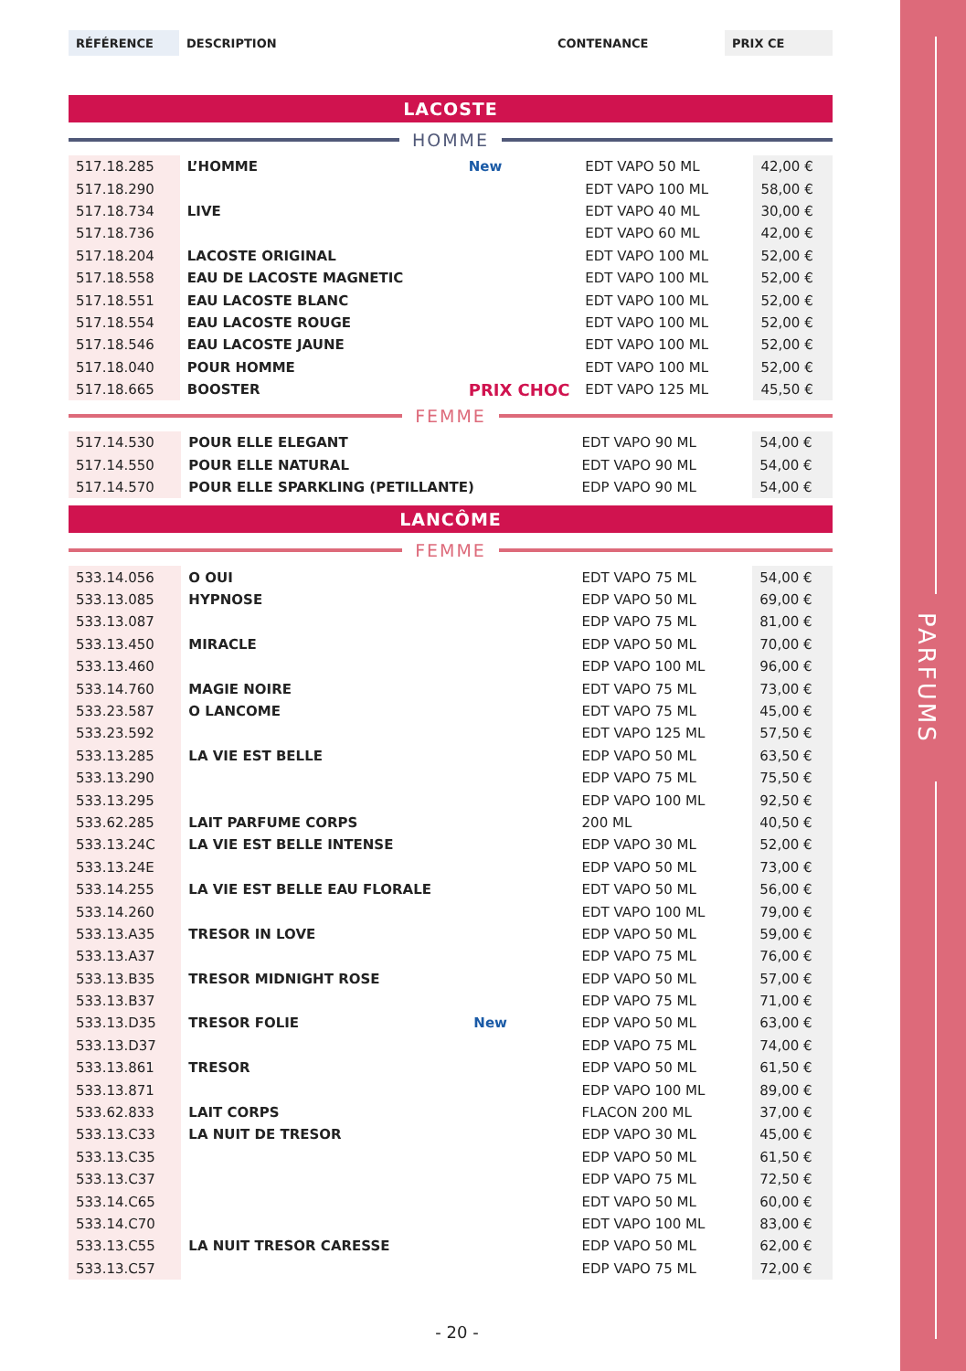PARFUMS
| RÉFÉRENCE | DESCRIPTION | CONTENANCE | PRIX CE |
LACOSTE
HOMME
| 517.18.285 | L’HOMME | New | EDT VAPO 50 ML | 42,00 € |
| 517.18.290 | | | EDT VAPO 100 ML | 58,00 € |
| 517.18.734 | LIVE | | EDT VAPO 40 ML | 30,00 € |
| 517.18.736 | | | EDT VAPO 60 ML | 42,00 € |
| 517.18.204 | LACOSTE ORIGINAL | | EDT VAPO 100 ML | 52,00 € |
| 517.18.558 | EAU DE LACOSTE MAGNETIC | | EDT VAPO 100 ML | 52,00 € |
| 517.18.551 | EAU LACOSTE BLANC | | EDT VAPO 100 ML | 52,00 € |
| 517.18.554 | EAU LACOSTE ROUGE | | EDT VAPO 100 ML | 52,00 € |
| 517.18.546 | EAU LACOSTE JAUNE | | EDT VAPO 100 ML | 52,00 € |
| 517.18.040 | POUR HOMME | | EDT VAPO 100 ML | 52,00 € |
| 517.18.665 | BOOSTER | PRIX CHOC | EDT VAPO 125 ML | 45,50 € |
FEMME
| 517.14.530 | POUR ELLE ELEGANT | | EDT VAPO 90 ML | 54,00 € |
| 517.14.550 | POUR ELLE NATURAL | | EDT VAPO 90 ML | 54,00 € |
| 517.14.570 | POUR ELLE SPARKLING (PETILLANTE) | | EDP VAPO 90 ML | 54,00 € |
LANCÔME
FEMME
| 533.14.056 | O OUI | | EDT VAPO 75 ML | 54,00 € |
| 533.13.085 | HYPNOSE | | EDP VAPO 50 ML | 69,00 € |
| 533.13.087 | | | EDP VAPO 75 ML | 81,00 € |
| 533.13.450 | MIRACLE | | EDP VAPO 50 ML | 70,00 € |
| 533.13.460 | | | EDP VAPO 100 ML | 96,00 € |
| 533.14.760 | MAGIE NOIRE | | EDT VAPO 75 ML | 73,00 € |
| 533.23.587 | O LANCOME | | EDT VAPO 75 ML | 45,00 € |
| 533.23.592 | | | EDT VAPO 125 ML | 57,50 € |
| 533.13.285 | LA VIE EST BELLE | | EDP VAPO 50 ML | 63,50 € |
| 533.13.290 | | | EDP VAPO 75 ML | 75,50 € |
| 533.13.295 | | | EDP VAPO 100 ML | 92,50 € |
| 533.62.285 | LAIT PARFUME CORPS | | 200 ML | 40,50 € |
| 533.13.24C | LA VIE EST BELLE INTENSE | | EDP VAPO 30 ML | 52,00 € |
| 533.13.24E | | | EDP VAPO 50 ML | 73,00 € |
| 533.14.255 | LA VIE EST BELLE EAU FLORALE | | EDT VAPO 50 ML | 56,00 € |
| 533.14.260 | | | EDT VAPO 100 ML | 79,00 € |
| 533.13.A35 | TRESOR IN LOVE | | EDP VAPO 50 ML | 59,00 € |
| 533.13.A37 | | | EDP VAPO 75 ML | 76,00 € |
| 533.13.B35 | TRESOR MIDNIGHT ROSE | | EDP VAPO 50 ML | 57,00 € |
| 533.13.B37 | | | EDP VAPO 75 ML | 71,00 € |
| 533.13.D35 | TRESOR FOLIE | New | EDP VAPO 50 ML | 63,00 € |
| 533.13.D37 | | | EDP VAPO 75 ML | 74,00 € |
| 533.13.861 | TRESOR | | EDP VAPO 50 ML | 61,50 € |
| 533.13.871 | | | EDP VAPO 100 ML | 89,00 € |
| 533.62.833 | LAIT CORPS | | FLACON 200 ML | 37,00 € |
| 533.13.C33 | LA NUIT DE TRESOR | | EDP VAPO 30 ML | 45,00 € |
| 533.13.C35 | | | EDP VAPO 50 ML | 61,50 € |
| 533.13.C37 | | | EDP VAPO 75 ML | 72,50 € |
| 533.14.C65 | | | EDT VAPO 50 ML | 60,00 € |
| 533.14.C70 | | | EDT VAPO 100 ML | 83,00 € |
| 533.13.C55 | LA NUIT TRESOR CARESSE | | EDP VAPO 50 ML | 62,00 € |
| 533.13.C57 | | | EDP VAPO 75 ML | 72,00 € |
- 20 -